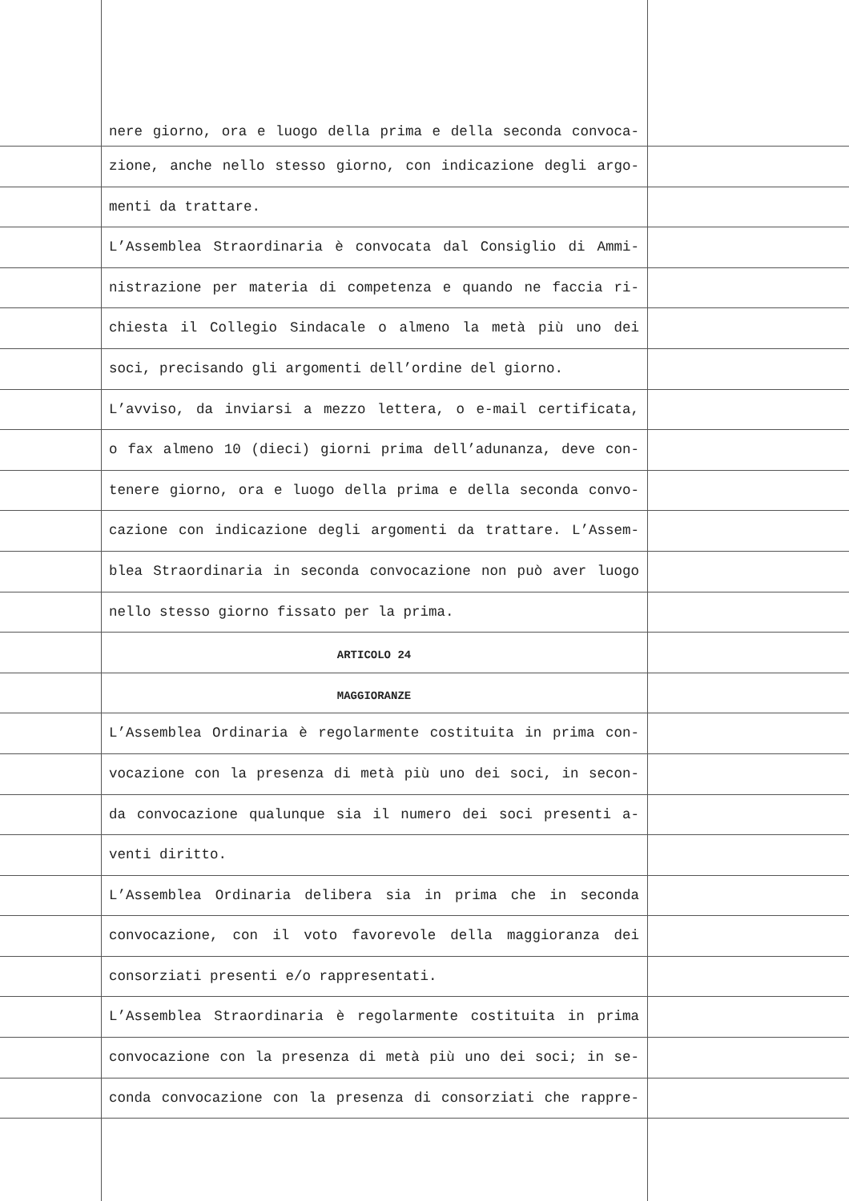nere giorno, ora e luogo della prima e della seconda convoca-
zione, anche nello stesso giorno, con indicazione degli argo-
menti da trattare.
L’Assemblea Straordinaria è convocata dal Consiglio di Ammi-
nistrazione per materia di competenza e quando ne faccia ri-
chiesta il Collegio Sindacale o almeno la metà più uno dei
soci, precisando gli argomenti dell’ordine del giorno.
L’avviso, da inviarsi a mezzo lettera, o e-mail certificata,
o fax almeno 10 (dieci) giorni prima dell’adunanza, deve con-
tenere giorno, ora e luogo della prima e della seconda convo-
cazione con indicazione degli argomenti da trattare. L’Assem-
blea Straordinaria in seconda convocazione non può aver luogo
nello stesso giorno fissato per la prima.
ARTICOLO 24
MAGGIORANZE
L’Assemblea Ordinaria è regolarmente costituita in prima con-
vocazione con la presenza di metà più uno dei soci, in secon-
da convocazione qualunque sia il numero dei soci presenti a-
venti diritto.
L’Assemblea Ordinaria delibera sia in prima che in seconda
convocazione, con il voto favorevole della maggioranza dei
consorziati presenti e/o rappresentati.
L’Assemblea Straordinaria è regolarmente costituita in prima
convocazione con la presenza di metà più uno dei soci; in se-
conda convocazione con la presenza di consorziati che rappre-